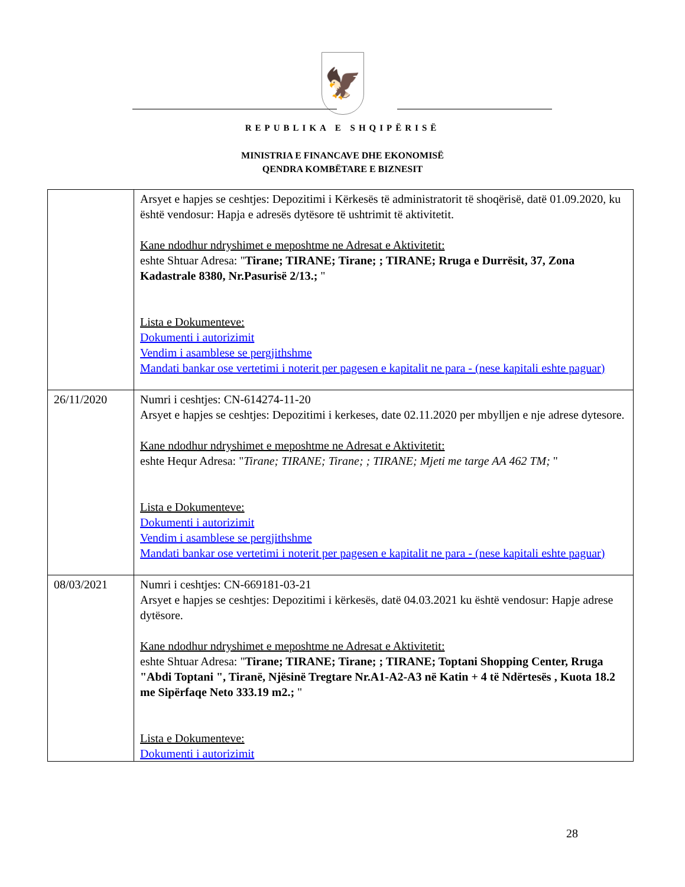🦅
REPUBLIKA E SHQIPËRISË
MINISTRIA E FINANCAVE DHE EKONOMISË
QENDRA KOMBËTARE E BIZNESIT
| | Arsyet e hapjes se ceshtjes: Depozitimi i Kërkesës të administratorit të shoqërisë, datë 01.09.2020, ku është vendosur: Hapja e adresës dytësore të ushtrimit të aktivitetit. Kane ndodhur ndryshimet e meposhtme ne Adresat e Aktivitetit: eshte Shtuar Adresa: " Tirane; TIRANE; Tirane; ; TIRANE; Rruga e Durrësit, 37, Zona Kadastrale 8380, Nr.Pasurisë 2/13.; " Lista e Dokumenteve: Dokumenti i autorizimit Vendim i asamblese se pergjithshme Mandati bankar ose vertetimi i noterit per pagesen e kapitalit ne para - (nese kapitali eshte paguar) |
| 26/11/2020 | Numri i ceshtjes: CN-614274-11-20 Arsyet e hapjes se ceshtjes: Depozitimi i kerkeses, date 02.11.2020 per mbylljen e nje adrese dytesore. Kane ndodhur ndryshimet e meposhtme ne Adresat e Aktivitetit: eshte Hequr Adresa: " Tirane; TIRANE; Tirane; ; TIRANE; Mjeti me targe AA 462 TM; " Lista e Dokumenteve: Dokumenti i autorizimit Vendim i asamblese se pergjithshme Mandati bankar ose vertetimi i noterit per pagesen e kapitalit ne para - (nese kapitali eshte paguar) |
| 08/03/2021 | Numri i ceshtjes: CN-669181-03-21 Arsyet e hapjes se ceshtjes: Depozitimi i kërkesës, datë 04.03.2021 ku është vendosur: Hapje adrese dytësore. Kane ndodhur ndryshimet e meposhtme ne Adresat e Aktivitetit: eshte Shtuar Adresa: " Tirane; TIRANE; Tirane; ; TIRANE; Toptani Shopping Center, Rruga "Abdi Toptani ", Tiranë, Njësinë Tregtare Nr.A1-A2-A3 në Katin + 4 të Ndërtesës , Kuota 18.2 me Sipërfaqe Neto 333.19 m2.; " Lista e Dokumenteve: Dokumenti i autorizimit |
28